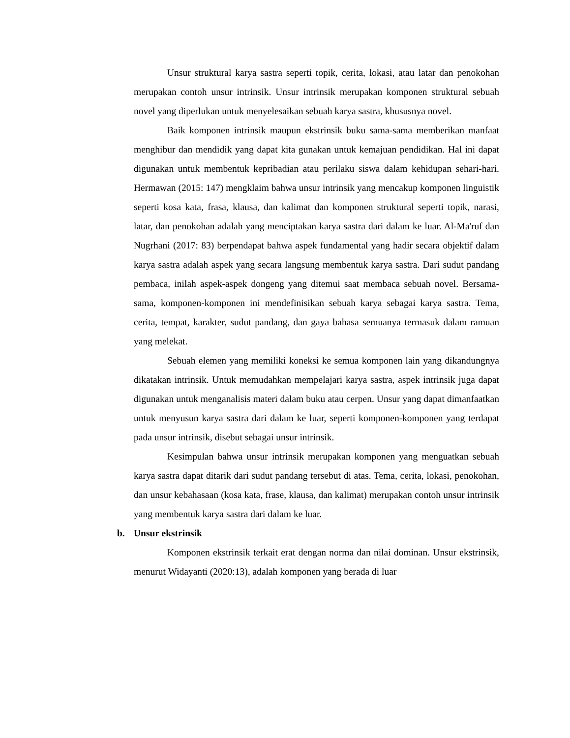Unsur struktural karya sastra seperti topik, cerita, lokasi, atau latar dan penokohan merupakan contoh unsur intrinsik. Unsur intrinsik merupakan komponen struktural sebuah novel yang diperlukan untuk menyelesaikan sebuah karya sastra, khususnya novel.
Baik komponen intrinsik maupun ekstrinsik buku sama-sama memberikan manfaat menghibur dan mendidik yang dapat kita gunakan untuk kemajuan pendidikan. Hal ini dapat digunakan untuk membentuk kepribadian atau perilaku siswa dalam kehidupan sehari-hari. Hermawan (2015: 147) mengklaim bahwa unsur intrinsik yang mencakup komponen linguistik seperti kosa kata, frasa, klausa, dan kalimat dan komponen struktural seperti topik, narasi, latar, dan penokohan adalah yang menciptakan karya sastra dari dalam ke luar. Al-Ma'ruf dan Nugrhani (2017: 83) berpendapat bahwa aspek fundamental yang hadir secara objektif dalam karya sastra adalah aspek yang secara langsung membentuk karya sastra. Dari sudut pandang pembaca, inilah aspek-aspek dongeng yang ditemui saat membaca sebuah novel. Bersama-sama, komponen-komponen ini mendefinisikan sebuah karya sebagai karya sastra. Tema, cerita, tempat, karakter, sudut pandang, dan gaya bahasa semuanya termasuk dalam ramuan yang melekat.
Sebuah elemen yang memiliki koneksi ke semua komponen lain yang dikandungnya dikatakan intrinsik. Untuk memudahkan mempelajari karya sastra, aspek intrinsik juga dapat digunakan untuk menganalisis materi dalam buku atau cerpen. Unsur yang dapat dimanfaatkan untuk menyusun karya sastra dari dalam ke luar, seperti komponen-komponen yang terdapat pada unsur intrinsik, disebut sebagai unsur intrinsik.
Kesimpulan bahwa unsur intrinsik merupakan komponen yang menguatkan sebuah karya sastra dapat ditarik dari sudut pandang tersebut di atas. Tema, cerita, lokasi, penokohan, dan unsur kebahasaan (kosa kata, frase, klausa, dan kalimat) merupakan contoh unsur intrinsik yang membentuk karya sastra dari dalam ke luar.
b. Unsur ekstrinsik
Komponen ekstrinsik terkait erat dengan norma dan nilai dominan. Unsur ekstrinsik, menurut Widayanti (2020:13), adalah komponen yang berada di luar